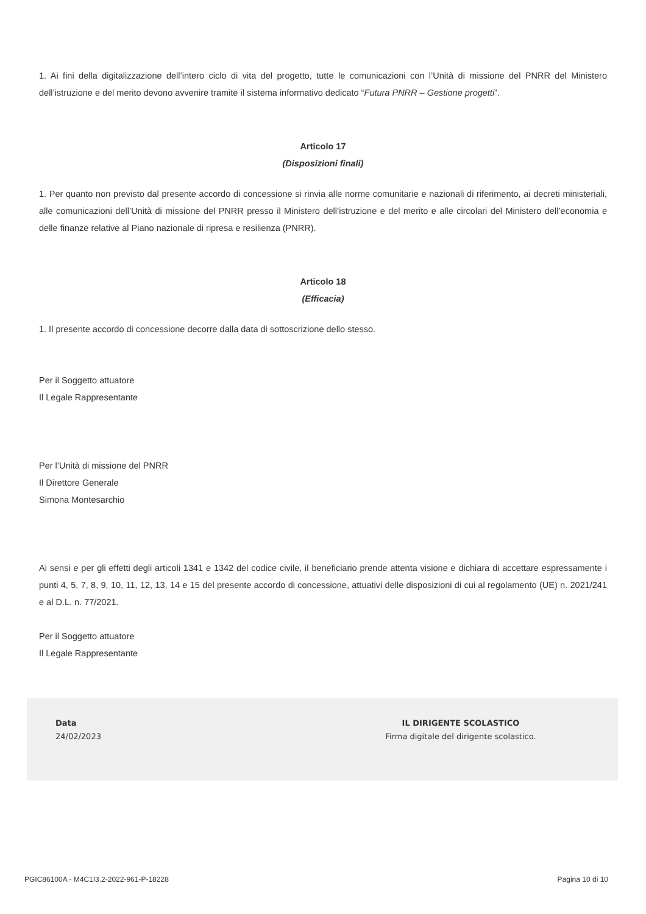1. Ai fini della digitalizzazione dell’intero ciclo di vita del progetto, tutte le comunicazioni con l’Unità di missione del PNRR del Ministero dell’istruzione e del merito devono avvenire tramite il sistema informativo dedicato “Futura PNRR – Gestione progetti”.
Articolo 17
(Disposizioni finali)
1. Per quanto non previsto dal presente accordo di concessione si rinvia alle norme comunitarie e nazionali di riferimento, ai decreti ministeriali, alle comunicazioni dell’Unità di missione del PNRR presso il Ministero dell’istruzione e del merito e alle circolari del Ministero dell’economia e delle finanze relative al Piano nazionale di ripresa e resilienza (PNRR).
Articolo 18
(Efficacia)
1. Il presente accordo di concessione decorre dalla data di sottoscrizione dello stesso.
Per il Soggetto attuatore
Il Legale Rappresentante
Per l’Unità di missione del PNRR
Il Direttore Generale
Simona Montesarchio
Ai sensi e per gli effetti degli articoli 1341 e 1342 del codice civile, il beneficiario prende attenta visione e dichiara di accettare espressamente i punti 4, 5, 7, 8, 9, 10, 11, 12, 13, 14 e 15 del presente accordo di concessione, attuativi delle disposizioni di cui al regolamento (UE) n. 2021/241 e al D.L. n. 77/2021.
Per il Soggetto attuatore
Il Legale Rappresentante
Data
24/02/2023
IL DIRIGENTE SCOLASTICO
Firma digitale del dirigente scolastico.
PGIC86100A - M4C1I3.2-2022-961-P-18228 Pagina 10 di 10